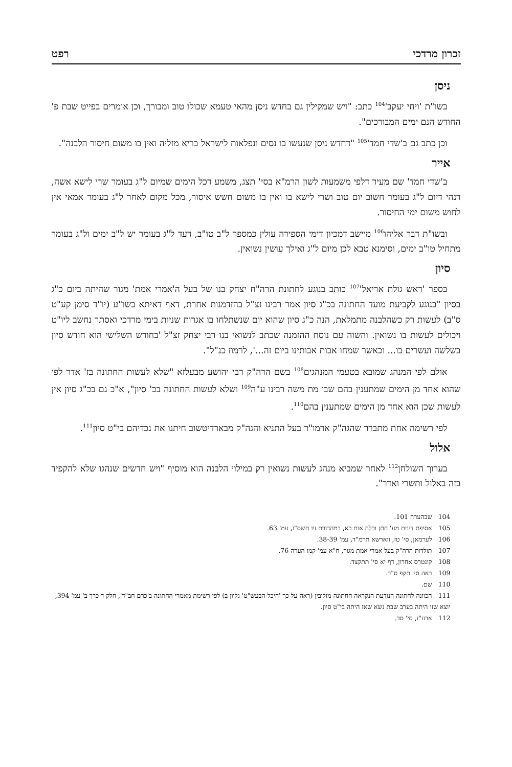זכרון מרדכי רפט
ניסן
בשו"ת 'ויחי יעקב'<sup>104</sup> כתב: "ויש שמקילין גם בחדש ניסן מהאי טעמא שכולו טוב ומבורך, וכן אומרים בפייט שבת פ' החודש הנם ימים המבורכים".
וכן כתב גם ב'שדי חמד'<sup>105</sup> "דחדש ניסן שנעשו בו נסים ונפלאות לישראל בריא מזליה ואין בו משום חיסור הלבנה".
אייר
ב'שדי חמד' שם מעיר דלפי משמעות לשון הרמ"א בסי' תצג, משמע דכל הימים שמיום ל"ג בעומר שרי לישא אשה, דנהי דיום ל"ג בעומר חשוב יום טוב ושרי לישא בו ואין בו משום חשש איסור, מכל מקום לאחר ל"ג בעומר אמאי אין לחוש משום ימי החיסור.
ובשו"ת דבר אליהו<sup>106</sup> מיישב דמכיון דימי הספירה עולין כמספר ל"ב טו"ב, דעד ל"ג בעומר יש ל"ב ימים ול"ג בעומר מתחיל טו"ב ימים, וסימנא טבא לכן מיום ל"ג ואילך עושין נשואין.
סיון
בספר 'ראש גולת אריאל'<sup>107</sup> כותב בנוגע לחתונת הרה"ח יצחק בנו של בעל ה'אמרי אמת' מגור שהיתה ביום כ"ג בסיון "בנוגע לקביעת מועד החתונה בכ"ג סיון אמר רבינו זצ"ל בהזדמנות אחרת, דאף דאיתא בשו"ע (יו"ד סימן קע"ט ס"ב) לעשות רק כשהלבנה מתמלאת, הנה כ"ג סיון שהוא יום שנשתלחו בו אגרות שניות בימי מרדכי ואסתר נחשב ליו"ט ויכולים לעשות בו נשואין. והשוה עם נוסח ההזמנה שכתב לנשואי בנו רבי יצחק זצ"ל 'בחודש השלישי הוא חודש סיון בשלשה ועשרים בו... וכאשר שמחו אבות אבותינו ביום זה...', לרמוז כנ"ל".
אולם לפי המנהג שמובא בטעמי המנהגים<sup>108</sup> בשם הרה"ק רבי יהושע מבעלזא "שלא לעשות החתונה בז' אדר לפי שהוא אחד מן הימים שמתענין בהם שבו מת משה רבינו ע"ה<sup>109</sup> ושלא לעשות החתונה בכ' סיון", א"כ גם בכ"ג סיון אין לעשות שכן הוא אחד מן הימים שמתענין בהם<sup>110</sup>.
לפי רשימה אחת מתברר שהגה"ק אדמו"ר בעל התניא והגה"ק מבארדיטשוב חיתנו את נכדיהם בי"ט סיון<sup>111</sup>.
אלול
בערוך השולחן<sup>112</sup> לאחר שמביא מנהג לעשות נשואין רק במילוי הלבנה הוא מוסיף "ויש חדשים שנהגו שלא להקפיד בזה באלול ותשרי ואדר".
104 שבהערה 101.
105 אסיפת דינים מע' חתן וכלה אות כא, במהדורת זיו תשס"ו, עמ' 63.
106 לערמאן, סי' טז, ווארשא תרמ"ד, עמ' 38-39.
107 תולדות הרה"ק בעל אמרי אמת מגור, ח"א עמ' קמו הערה 76.
108 קונטרס אחרון, דף יא סי' תתקצד.
109 ראה סי' תקפ ס"ב.
110 שם.
111 הכוונה לחתונה הנודעת הנקראה החתונה מזלובין (ראה על כך 'היכל הבעש"ט' גליון ב) לפי רשימת מאמרי החתונה ב'כרם חב"ד', חלק ד כרך ב' עמ' 394, יוצא שזו היתה בערב שבת נשא שאז היתה בי"ט סיון.
112 אבע"ז, סי' סד.